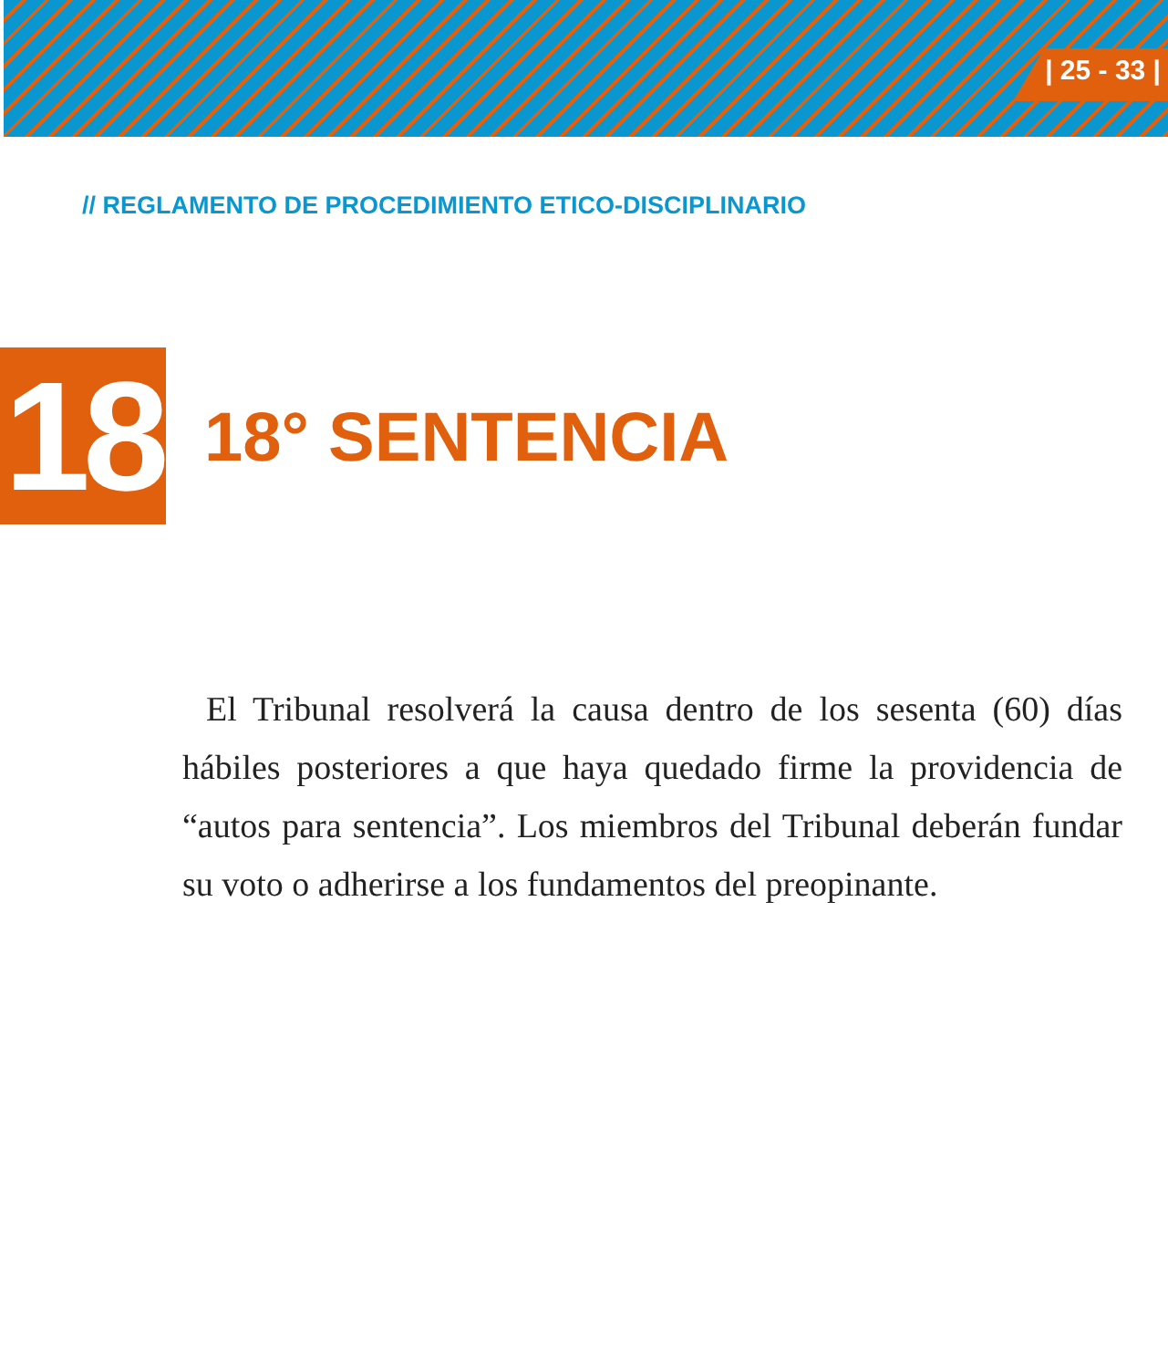| 25 - 33 |
// REGLAMENTO DE PROCEDIMIENTO ETICO-DISCIPLINARIO
18
18° SENTENCIA
El Tribunal resolverá la causa dentro de los sesenta (60) días hábiles posteriores a que haya quedado firme la providencia de “autos para sentencia”. Los miembros del Tribunal deberán fundar su voto o adherirse a los fundamentos del preopinante.